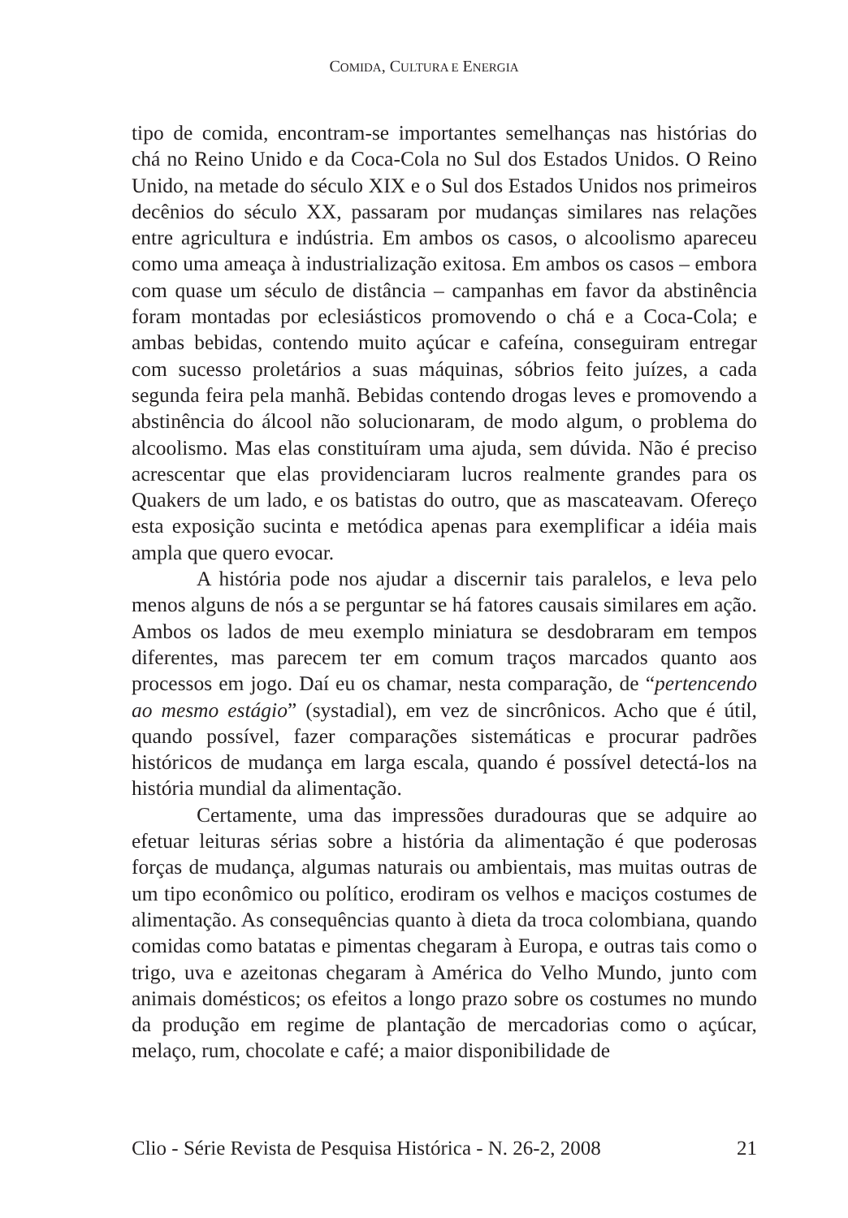COMIDA, CULTURA E ENERGIA
tipo de comida, encontram-se importantes semelhanças nas histórias do chá no Reino Unido e da Coca-Cola no Sul dos Estados Unidos. O Reino Unido, na metade do século XIX e o Sul dos Estados Unidos nos primeiros decênios do século XX, passaram por mudanças similares nas relações entre agricultura e indústria. Em ambos os casos, o alcoolismo apareceu como uma ameaça à industrialização exitosa. Em ambos os casos – embora com quase um século de distância – campanhas em favor da abstinência foram montadas por eclesiásticos promovendo o chá e a Coca-Cola; e ambas bebidas, contendo muito açúcar e cafeína, conseguiram entregar com sucesso proletários a suas máquinas, sóbrios feito juízes, a cada segunda feira pela manhã. Bebidas contendo drogas leves e promovendo a abstinência do álcool não solucionaram, de modo algum, o problema do alcoolismo. Mas elas constituíram uma ajuda, sem dúvida. Não é preciso acrescentar que elas providenciaram lucros realmente grandes para os Quakers de um lado, e os batistas do outro, que as mascateavam. Ofereço esta exposição sucinta e metódica apenas para exemplificar a idéia mais ampla que quero evocar.
A história pode nos ajudar a discernir tais paralelos, e leva pelo menos alguns de nós a se perguntar se há fatores causais similares em ação. Ambos os lados de meu exemplo miniatura se desdobraram em tempos diferentes, mas parecem ter em comum traços marcados quanto aos processos em jogo. Daí eu os chamar, nesta comparação, de “pertencendo ao mesmo estágio” (systadial), em vez de sincrônicos. Acho que é útil, quando possível, fazer comparações sistemáticas e procurar padrões históricos de mudança em larga escala, quando é possível detectá-los na história mundial da alimentação.
Certamente, uma das impressões duradouras que se adquire ao efetuar leituras sérias sobre a história da alimentação é que poderosas forças de mudança, algumas naturais ou ambientais, mas muitas outras de um tipo econômico ou político, erodiram os velhos e maciços costumes de alimentação. As consequências quanto à dieta da troca colombiana, quando comidas como batatas e pimentas chegaram à Europa, e outras tais como o trigo, uva e azeitonas chegaram à América do Velho Mundo, junto com animais domésticos; os efeitos a longo prazo sobre os costumes no mundo da produção em regime de plantação de mercadorias como o açúcar, melaço, rum, chocolate e café; a maior disponibilidade de
Clio - Série Revista de Pesquisa Histórica - N. 26-2, 2008 21